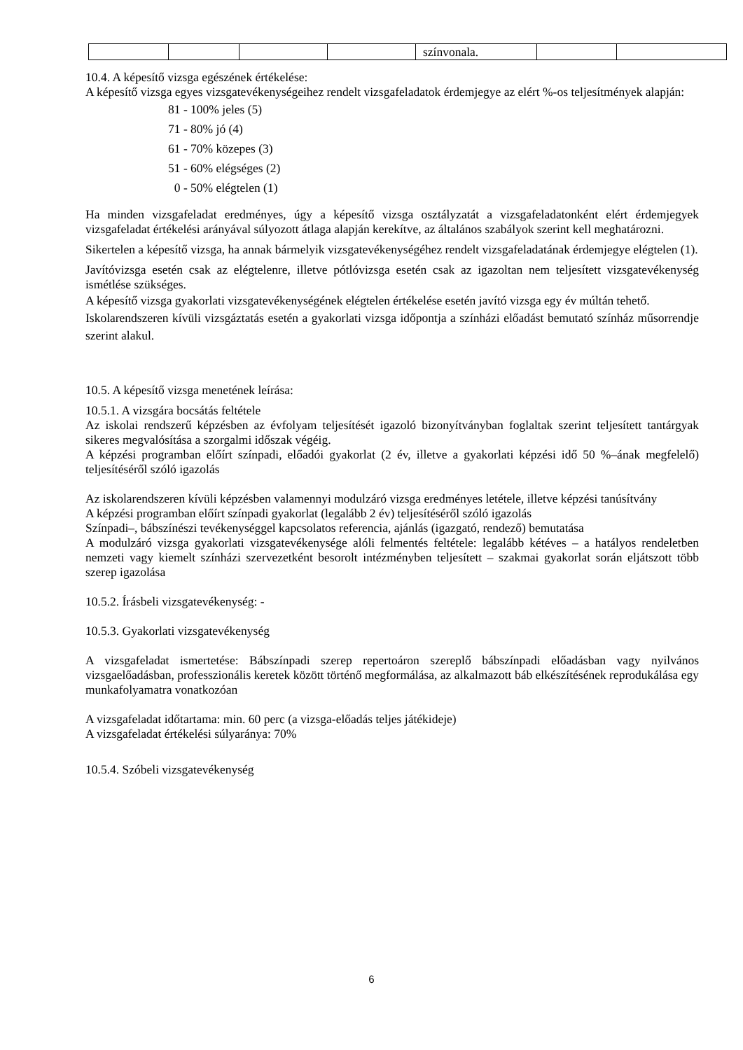| | | | | színvonala. | | |
10.4. A képesítő vizsga egészének értékelése:
A képesítő vizsga egyes vizsgatevékenységeihez rendelt vizsgafeladatok érdemjegye az elért %-os teljesítmények alapján:
81 - 100% jeles (5)
71 - 80% jó (4)
61 - 70% közepes (3)
51 - 60% elégséges (2)
0 - 50% elégtelen (1)
Ha minden vizsgafeladat eredményes, úgy a képesítő vizsga osztályzatát a vizsgafeladatonként elért érdemjegyek vizsgafeladat értékelési arányával súlyozott átlaga alapján kerekítve, az általános szabályok szerint kell meghatározni.
Sikertelen a képesítő vizsga, ha annak bármelyik vizsgatevékenységéhez rendelt vizsgafeladatának érdemjegye elégtelen (1).
Javítóvizsga esetén csak az elégtelenre, illetve pótlóvizsga esetén csak az igazoltan nem teljesített vizsgatevékenység ismétlése szükséges.
A képesítő vizsga gyakorlati vizsgatevékenységének elégtelen értékelése esetén javító vizsga egy év múltán tehető.
Iskolarendszeren kívüli vizsgáztatás esetén a gyakorlati vizsga időpontja a színházi előadást bemutató színház műsorrendje szerint alakul.
10.5. A képesítő vizsga menetének leírása:
10.5.1. A vizsgára bocsátás feltétele
Az iskolai rendszerű képzésben az évfolyam teljesítését igazoló bizonyítványban foglaltak szerint teljesített tantárgyak sikeres megvalósítása a szorgalmi időszak végéig.
A képzési programban előírt színpadi, előadói gyakorlat (2 év, illetve a gyakorlati képzési idő 50 %–ának megfelelő) teljesítéséről szóló igazolás
Az iskolarendszeren kívüli képzésben valamennyi modulzáró vizsga eredményes letétele, illetve képzési tanúsítvány
A képzési programban előírt színpadi gyakorlat (legalább 2 év) teljesítéséről szóló igazolás
Színpadi–, bábszínészi tevékenységgel kapcsolatos referencia, ajánlás (igazgató, rendező) bemutatása
A modulzáró vizsga gyakorlati vizsgatevékenysége alóli felmentés feltétele: legalább kétéves – a hatályos rendeletben nemzeti vagy kiemelt színházi szervezetként besorolt intézményben teljesített – szakmai gyakorlat során eljátszott több szerep igazolása
10.5.2. Írásbeli vizsgatevékenység: -
10.5.3. Gyakorlati vizsgatevékenység
A vizsgafeladat ismertetése: Bábszínpadi szerep repertoáron szereplő bábszínpadi előadásban vagy nyilvános vizsgaelőadásban, professzionális keretek között történő megformálása, az alkalmazott báb elkészítésének reprodukálása egy munkafolyamatra vonatkozóan
A vizsgafeladat időtartama: min. 60 perc (a vizsga-előadás teljes játékideje)
A vizsgafeladat értékelési súlyaránya: 70%
10.5.4. Szóbeli vizsgatevékenység
6